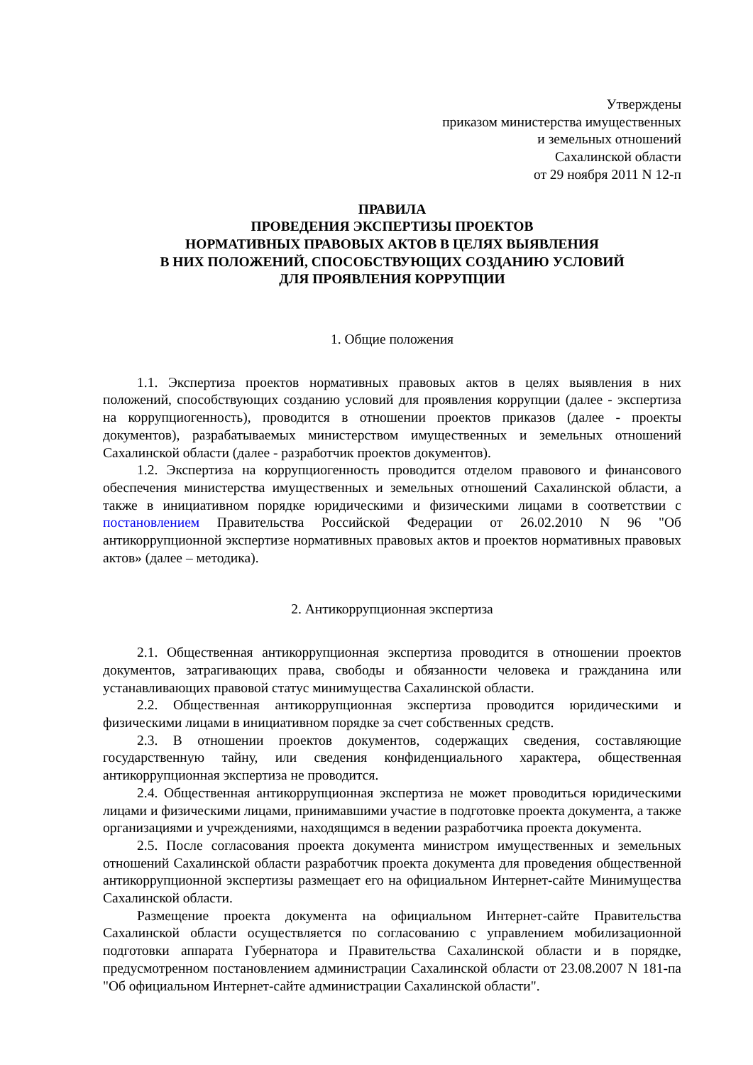Утверждены
приказом министерства имущественных
и земельных отношений
Сахалинской области
от 29 ноября 2011 N 12-п
ПРАВИЛА
ПРОВЕДЕНИЯ ЭКСПЕРТИЗЫ ПРОЕКТОВ
НОРМАТИВНЫХ ПРАВОВЫХ АКТОВ В ЦЕЛЯХ ВЫЯВЛЕНИЯ
В НИХ ПОЛОЖЕНИЙ, СПОСОБСТВУЮЩИХ СОЗДАНИЮ УСЛОВИЙ
ДЛЯ ПРОЯВЛЕНИЯ КОРРУПЦИИ
1. Общие положения
1.1. Экспертиза проектов нормативных правовых актов в целях выявления в них положений, способствующих созданию условий для проявления коррупции (далее - экспертиза на коррупциогенность), проводится в отношении проектов приказов (далее - проекты документов), разрабатываемых министерством имущественных и земельных отношений Сахалинской области (далее - разработчик проектов документов).
1.2. Экспертиза на коррупциогенность проводится отделом правового и финансового обеспечения министерства имущественных и земельных отношений Сахалинской области, а также в инициативном порядке юридическими и физическими лицами в соответствии с постановлением Правительства Российской Федерации от 26.02.2010 N 96 "Об антикоррупционной экспертизе нормативных правовых актов и проектов нормативных правовых актов» (далее – методика).
2. Антикоррупционная экспертиза
2.1. Общественная антикоррупционная экспертиза проводится в отношении проектов документов, затрагивающих права, свободы и обязанности человека и гражданина или устанавливающих правовой статус минимущества Сахалинской области.
2.2. Общественная антикоррупционная экспертиза проводится юридическими и физическими лицами в инициативном порядке за счет собственных средств.
2.3. В отношении проектов документов, содержащих сведения, составляющие государственную тайну, или сведения конфиденциального характера, общественная антикоррупционная экспертиза не проводится.
2.4. Общественная антикоррупционная экспертиза не может проводиться юридическими лицами и физическими лицами, принимавшими участие в подготовке проекта документа, а также организациями и учреждениями, находящимся в ведении разработчика проекта документа.
2.5. После согласования проекта документа министром имущественных и земельных отношений Сахалинской области разработчик проекта документа для проведения общественной антикоррупционной экспертизы размещает его на официальном Интернет-сайте Минимущества Сахалинской области.
Размещение проекта документа на официальном Интернет-сайте Правительства Сахалинской области осуществляется по согласованию с управлением мобилизационной подготовки аппарата Губернатора и Правительства Сахалинской области и в порядке, предусмотренном постановлением администрации Сахалинской области от 23.08.2007 N 181-па "Об официальном Интернет-сайте администрации Сахалинской области".